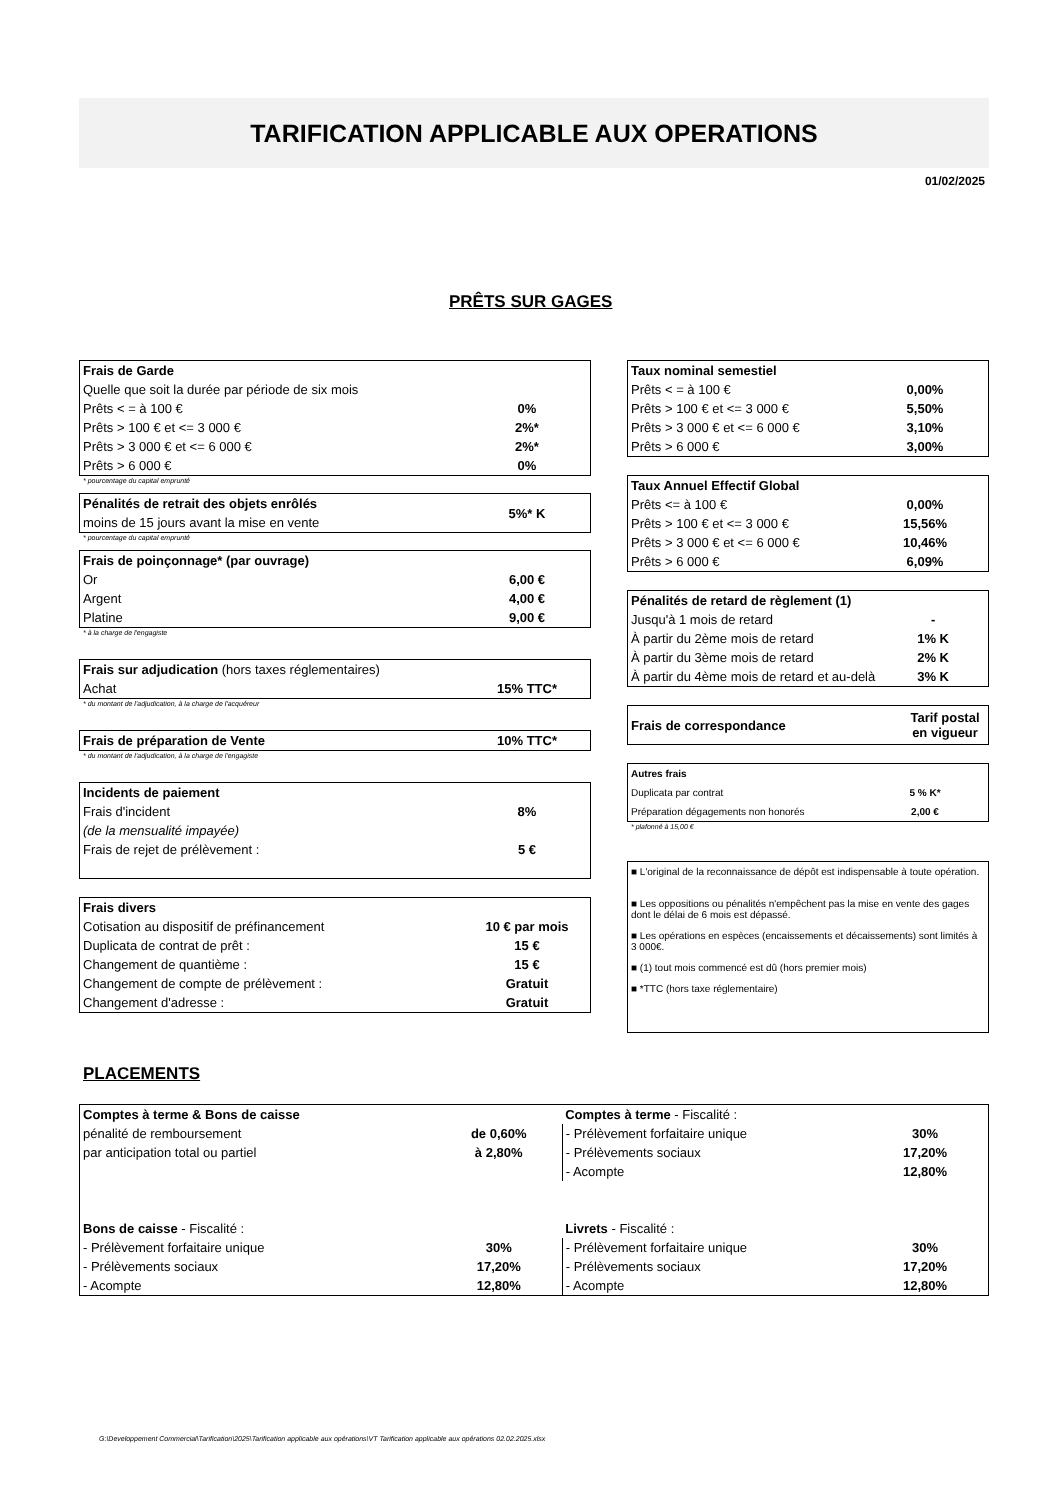TARIFICATION APPLICABLE AUX OPERATIONS
01/02/2025
PRÊTS SUR GAGES
| Frais de Garde | |
| Quelle que soit la durée par période de six mois | |
| Prêts < = à 100 € | 0% |
| Prêts > 100 € et <= 3 000 € | 2%* |
| Prêts > 3 000 € et <= 6 000 € | 2%* |
| Prêts > 6 000 € | 0% |
* pourcentage du capital emprunté
| Pénalités de retrait des objets enrôlés | 5%* K |
| moins de 15 jours avant la mise en vente | |
* pourcentage du capital emprunté
| Frais de poinçonnage* (par ouvrage) | |
| Or | 6,00 € |
| Argent | 4,00 € |
| Platine | 9,00 € |
* à la charge de l'engagiste
| Frais sur adjudication (hors taxes réglementaires) | |
| Achat | 15% TTC* |
* du montant de l'adjudication, à la charge de l'acquéreur
| Frais de préparation de Vente | 10% TTC* |
* du montant de l'adjudication, à la charge de l'engagiste
| Incidents de paiement | |
| Frais d'incident | 8% |
| (de la mensualité impayée) | |
| Frais de rejet de prélèvement : | 5 € |
| Frais divers | |
| Cotisation au dispositif de préfinancement | 10 € par mois |
| Duplicata de contrat de prêt : | 15 € |
| Changement de quantième : | 15 € |
| Changement de compte de prélèvement : | Gratuit |
| Changement d'adresse : | Gratuit |
| Taux nominal semestiel | |
| Prêts < = à 100 € | 0,00% |
| Prêts > 100 € et <= 3 000 € | 5,50% |
| Prêts > 3 000 € et <= 6 000 € | 3,10% |
| Prêts > 6 000 € | 3,00% |
| Taux Annuel Effectif Global | |
| Prêts <= à 100 € | 0,00% |
| Prêts > 100 € et <= 3 000 € | 15,56% |
| Prêts > 3 000 € et <= 6 000 € | 10,46% |
| Prêts > 6 000 € | 6,09% |
| Pénalités de retard de règlement (1) | |
| Jusqu'à 1 mois de retard | - |
| À partir du 2ème mois de retard | 1% K |
| À partir du 3ème mois de retard | 2% K |
| À partir du 4ème mois de retard et au-delà | 3% K |
| Frais de correspondance | Tarif postal en vigueur |
| Autres frais | |
| Duplicata par contrat | 5 % K* |
| Préparation dégagements non honorés | 2,00 € |
* plafonné à 15,00 €
■ L'original de la reconnaissance de dépôt est indispensable à toute opération.
■ Les oppositions ou pénalités n'empêchent pas la mise en vente des gages dont le délai de 6 mois est dépassé.
■ Les opérations en espèces (encaissements et décaissements) sont limités à 3 000€.
■ (1) tout mois commencé est dû (hors premier mois)
■ *TTC (hors taxe réglementaire)
PLACEMENTS
| Comptes à terme & Bons de caisse | | Comptes à terme - Fiscalité : | |
| pénalité de remboursement | de 0,60% | - Prélèvement forfaitaire unique | 30% |
| par anticipation total ou partiel | à 2,80% | - Prélèvements sociaux | 17,20% |
| | | - Acompte | 12,80% |
| Bons de caisse - Fiscalité : | | Livrets - Fiscalité : | |
| - Prélèvement forfaitaire unique | 30% | - Prélèvement forfaitaire unique | 30% |
| - Prélèvements sociaux | 17,20% | - Prélèvements sociaux | 17,20% |
| - Acompte | 12,80% | - Acompte | 12,80% |
G:\Developpement Commercial\Tarification\2025\Tarification applicable aux opérations\VT Tarification applicable aux opérations 02.02.2025.xlsx